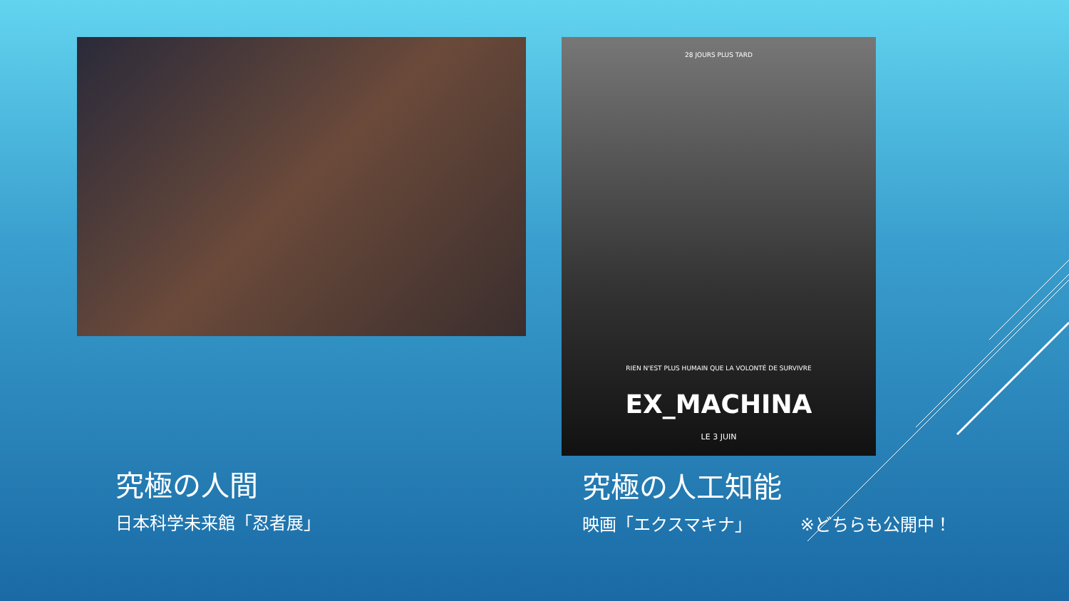28 JOURS PLUS TARD
RIEN N'EST PLUS HUMAIN QUE LA VOLONTÉ DE SURVIVRE
EX_MACHINA
LE 3 JUIN
究極の人間
日本科学未来館「忍者展」
究極の人工知能
映画「エクスマキナ」 ※どちらも公開中！